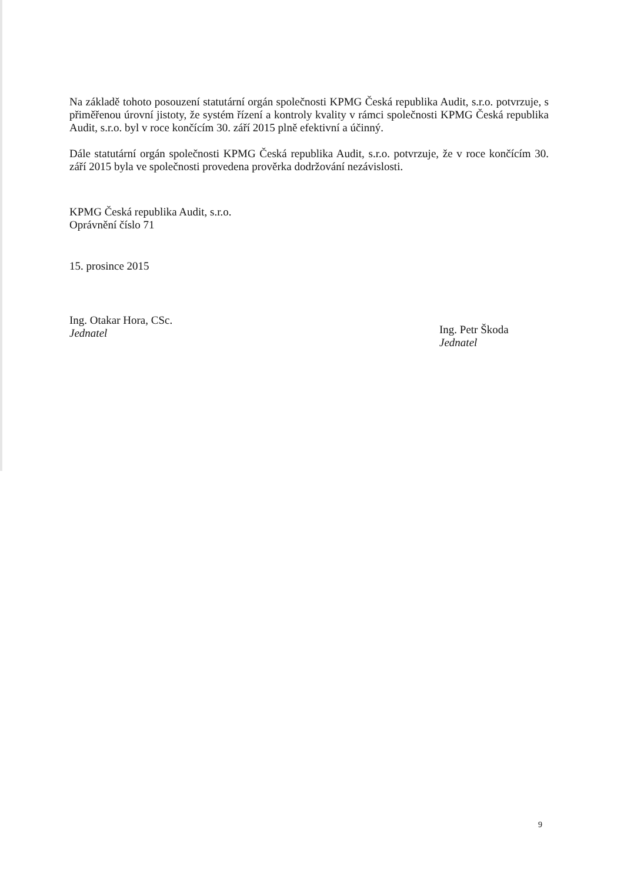Na základě tohoto posouzení statutární orgán společnosti KPMG Česká republika Audit, s.r.o. potvrzuje, s přiměřenou úrovní jistoty, že systém řízení a kontroly kvality v rámci společnosti KPMG Česká republika Audit, s.r.o. byl v roce končícím 30. září 2015 plně efektivní a účinný.
Dále statutární orgán společnosti KPMG Česká republika Audit, s.r.o. potvrzuje, že v roce končícím 30. září 2015 byla ve společnosti provedena prověrka dodržování nezávislosti.
KPMG Česká republika Audit, s.r.o.
Oprávnění číslo 71
15. prosince 2015
Ing. Otakar Hora, CSc.
Jednatel
Ing. Petr Škoda
Jednatel
9